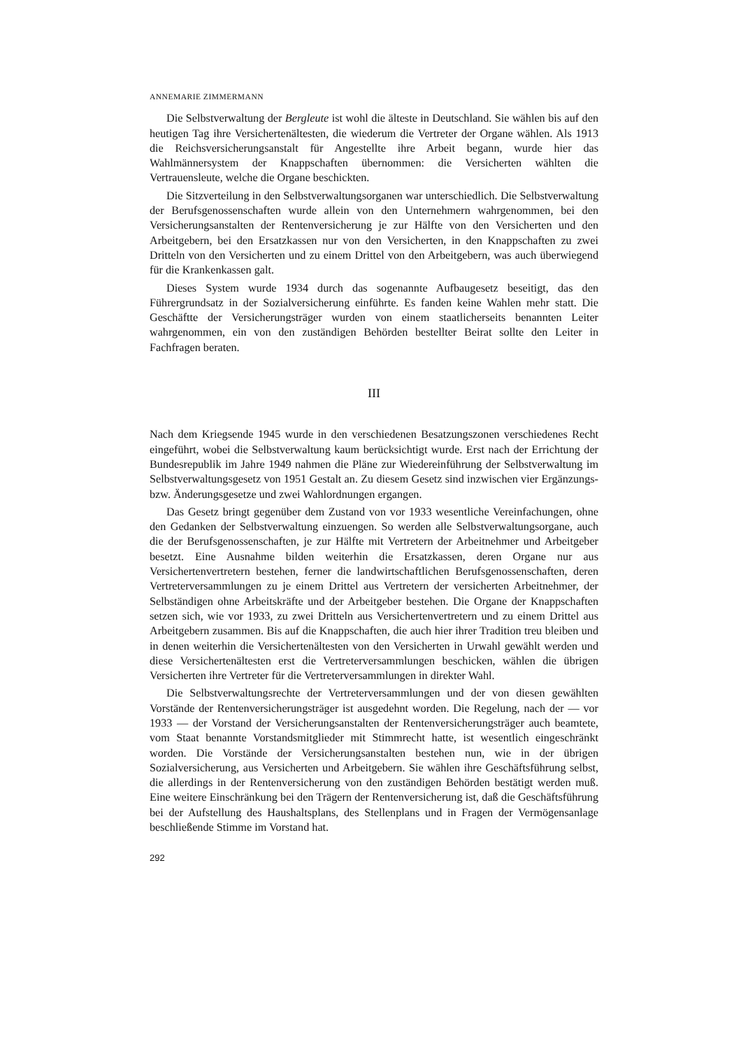ANNEMARIE ZIMMERMANN
Die Selbstverwaltung der Bergleute ist wohl die älteste in Deutschland. Sie wählen bis auf den heutigen Tag ihre Versichertenältesten, die wiederum die Vertreter der Organe wählen. Als 1913 die Reichsversicherungsanstalt für Angestellte ihre Arbeit begann, wurde hier das Wahlmännersystem der Knappschaften übernommen: die Versicherten wählten die Vertrauensleute, welche die Organe beschickten.
Die Sitzverteilung in den Selbstverwaltungsorganen war unterschiedlich. Die Selbstverwaltung der Berufsgenossenschaften wurde allein von den Unternehmern wahrgenommen, bei den Versicherungsanstalten der Rentenversicherung je zur Hälfte von den Versicherten und den Arbeitgebern, bei den Ersatzkassen nur von den Versicherten, in den Knappschaften zu zwei Dritteln von den Versicherten und zu einem Drittel von den Arbeitgebern, was auch überwiegend für die Krankenkassen galt.
Dieses System wurde 1934 durch das sogenannte Aufbaugesetz beseitigt, das den Führergrundsatz in der Sozialversicherung einführte. Es fanden keine Wahlen mehr statt. Die Geschäftte der Versicherungsträger wurden von einem staatlicherseits benannten Leiter wahrgenommen, ein von den zuständigen Behörden bestellter Beirat sollte den Leiter in Fachfragen beraten.
III
Nach dem Kriegsende 1945 wurde in den verschiedenen Besatzungszonen verschiedenes Recht eingeführt, wobei die Selbstverwaltung kaum berücksichtigt wurde. Erst nach der Errichtung der Bundesrepublik im Jahre 1949 nahmen die Pläne zur Wiedereinführung der Selbstverwaltung im Selbstverwaltungsgesetz von 1951 Gestalt an. Zu diesem Gesetz sind inzwischen vier Ergänzungs- bzw. Änderungsgesetze und zwei Wahlordnungen ergangen.
Das Gesetz bringt gegenüber dem Zustand von vor 1933 wesentliche Vereinfachungen, ohne den Gedanken der Selbstverwaltung einzuengen. So werden alle Selbstverwaltungsorgane, auch die der Berufsgenossenschaften, je zur Hälfte mit Vertretern der Arbeitnehmer und Arbeitgeber besetzt. Eine Ausnahme bilden weiterhin die Ersatzkassen, deren Organe nur aus Versichertenvertretern bestehen, ferner die landwirtschaftlichen Berufsgenossenschaften, deren Vertreterversammlungen zu je einem Drittel aus Vertretern der versicherten Arbeitnehmer, der Selbständigen ohne Arbeitskräfte und der Arbeitgeber bestehen. Die Organe der Knappschaften setzen sich, wie vor 1933, zu zwei Dritteln aus Versichertenvertretern und zu einem Drittel aus Arbeitgebern zusammen. Bis auf die Knappschaften, die auch hier ihrer Tradition treu bleiben und in denen weiterhin die Versichertenältesten von den Versicherten in Urwahl gewählt werden und diese Versichertenältesten erst die Vertreterversammlungen beschicken, wählen die übrigen Versicherten ihre Vertreter für die Vertreterversammlungen in direkter Wahl.
Die Selbstverwaltungsrechte der Vertreterversammlungen und der von diesen gewählten Vorstände der Rentenversicherungsträger ist ausgedehnt worden. Die Regelung, nach der — vor 1933 — der Vorstand der Versicherungsanstalten der Rentenversicherungsträger auch beamtete, vom Staat benannte Vorstandsmitglieder mit Stimmrecht hatte, ist wesentlich eingeschränkt worden. Die Vorstände der Versicherungsanstalten bestehen nun, wie in der übrigen Sozialversicherung, aus Versicherten und Arbeitgebern. Sie wählen ihre Geschäftsführung selbst, die allerdings in der Rentenversicherung von den zuständigen Behörden bestätigt werden muß. Eine weitere Einschränkung bei den Trägern der Rentenversicherung ist, daß die Geschäftsführung bei der Aufstellung des Haushaltsplans, des Stellenplans und in Fragen der Vermögensanlage beschließende Stimme im Vorstand hat.
292